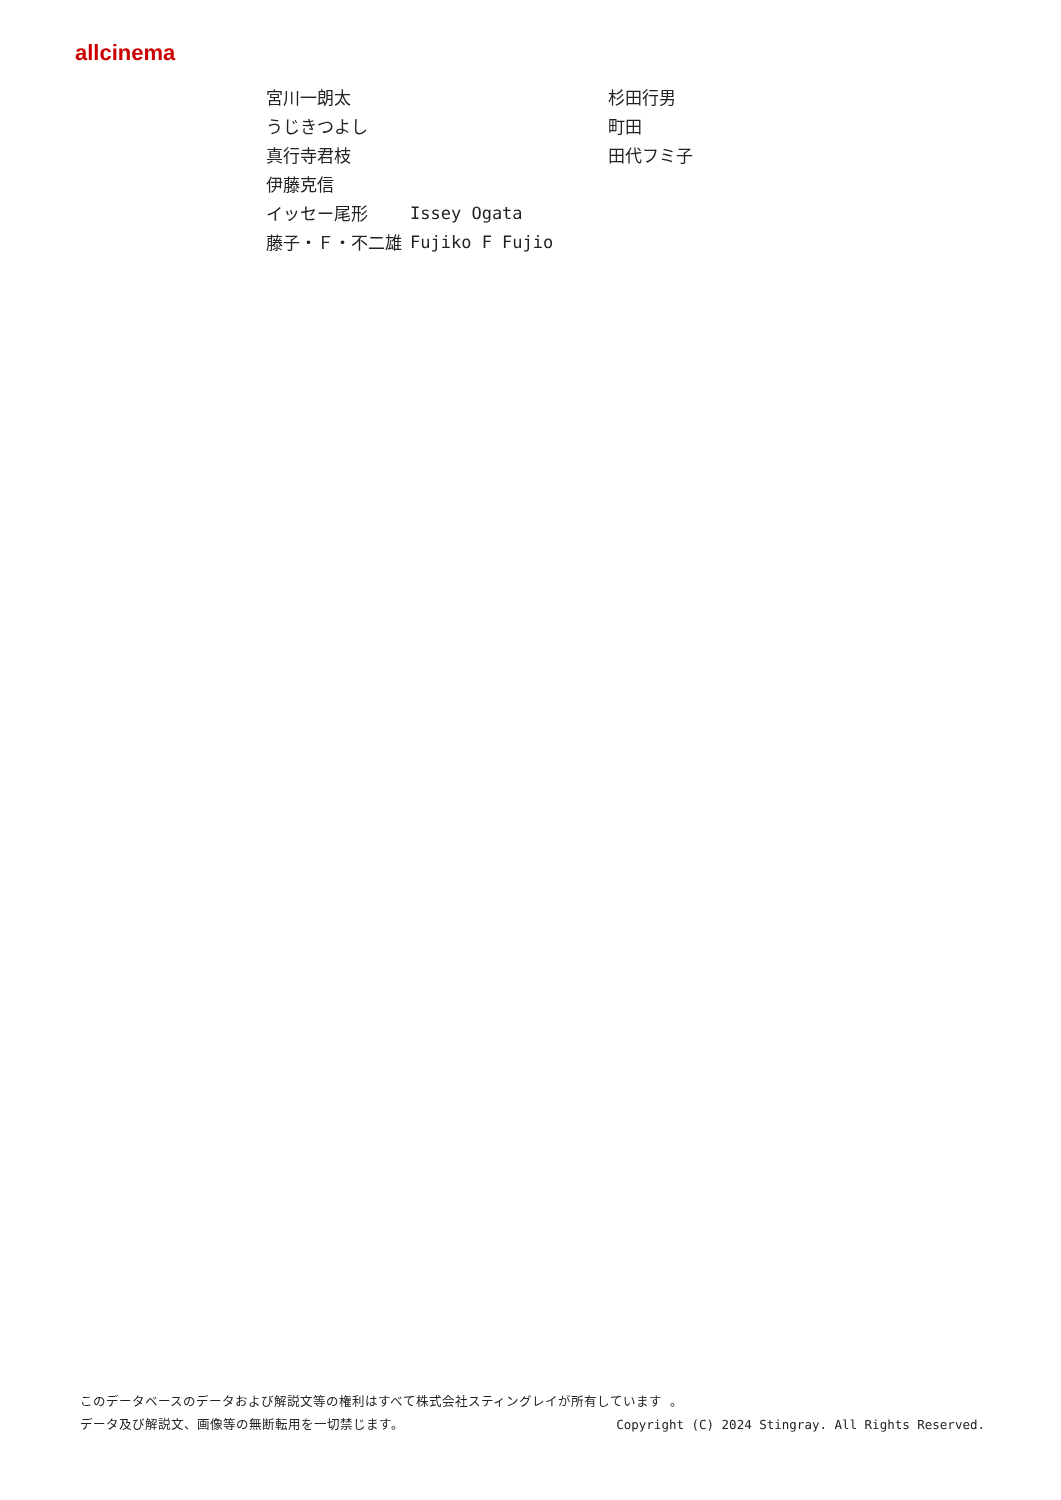allcinema
| 宮川一朗太 | | 杉田行男 |
| うじきつよし | | 町田 |
| 真行寺君枝 | | 田代フミ子 |
| 伊藤克信 | | |
| イッセー尾形 | Issey Ogata | |
| 藤子・Ｆ・不二雄 | Fujiko F Fujio | |
このデータベースのデータおよび解説文等の権利はすべて株式会社スティングレイが所有しています 。
データ及び解説文、画像等の無断転用を一切禁じます。 Copyright (C) 2024 Stingray. All Rights Reserved.